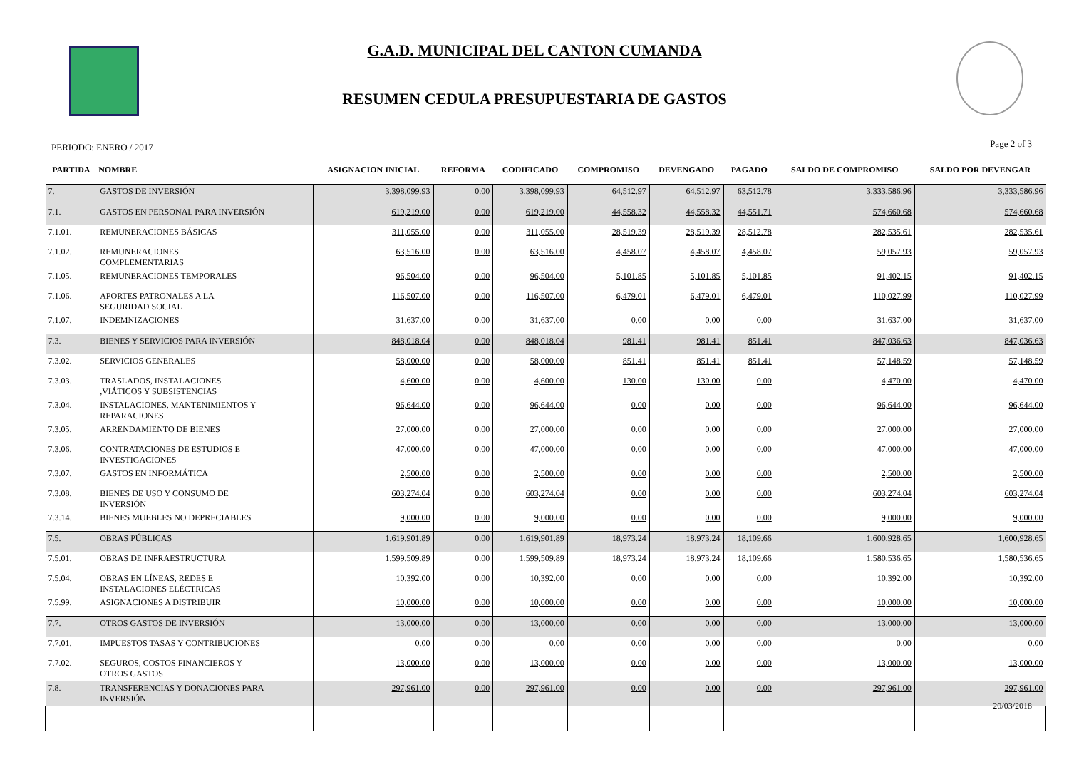G.A.D. MUNICIPAL DEL CANTON CUMANDA
RESUMEN CEDULA PRESUPUESTARIA DE GASTOS
PERIODO: ENERO / 2017 Page 2 of 3
| PARTIDA | NOMBRE | ASIGNACION INICIAL | REFORMA | CODIFICADO | COMPROMISO | DEVENGADO | PAGADO | SALDO DE COMPROMISO | SALDO POR DEVENGAR |
| --- | --- | --- | --- | --- | --- | --- | --- | --- | --- |
| 7. | GASTOS DE INVERSIÓN | 3,398,099.93 | 0.00 | 3,398,099.93 | 64,512.97 | 64,512.97 | 63,512.78 | 3,333,586.96 | 3,333,586.96 |
| 7.1. | GASTOS EN PERSONAL PARA INVERSIÓN | 619,219.00 | 0.00 | 619,219.00 | 44,558.32 | 44,558.32 | 44,551.71 | 574,660.68 | 574,660.68 |
| 7.1.01. | REMUNERACIONES BÁSICAS | 311,055.00 | 0.00 | 311,055.00 | 28,519.39 | 28,519.39 | 28,512.78 | 282,535.61 | 282,535.61 |
| 7.1.02. | REMUNERACIONES COMPLEMENTARIAS | 63,516.00 | 0.00 | 63,516.00 | 4,458.07 | 4,458.07 | 4,458.07 | 59,057.93 | 59,057.93 |
| 7.1.05. | REMUNERACIONES TEMPORALES | 96,504.00 | 0.00 | 96,504.00 | 5,101.85 | 5,101.85 | 5,101.85 | 91,402.15 | 91,402.15 |
| 7.1.06. | APORTES PATRONALES A LA SEGURIDAD SOCIAL | 116,507.00 | 0.00 | 116,507.00 | 6,479.01 | 6,479.01 | 6,479.01 | 110,027.99 | 110,027.99 |
| 7.1.07. | INDEMNIZACIONES | 31,637.00 | 0.00 | 31,637.00 | 0.00 | 0.00 | 0.00 | 31,637.00 | 31,637.00 |
| 7.3. | BIENES Y SERVICIOS PARA INVERSIÓN | 848,018.04 | 0.00 | 848,018.04 | 981.41 | 981.41 | 851.41 | 847,036.63 | 847,036.63 |
| 7.3.02. | SERVICIOS GENERALES | 58,000.00 | 0.00 | 58,000.00 | 851.41 | 851.41 | 851.41 | 57,148.59 | 57,148.59 |
| 7.3.03. | TRASLADOS, INSTALACIONES ,VIÁTICOS Y SUBSISTENCIAS | 4,600.00 | 0.00 | 4,600.00 | 130.00 | 130.00 | 0.00 | 4,470.00 | 4,470.00 |
| 7.3.04. | INSTALACIONES, MANTENIMIENTOS Y REPARACIONES | 96,644.00 | 0.00 | 96,644.00 | 0.00 | 0.00 | 0.00 | 96,644.00 | 96,644.00 |
| 7.3.05. | ARRENDAMIENTO DE BIENES | 27,000.00 | 0.00 | 27,000.00 | 0.00 | 0.00 | 0.00 | 27,000.00 | 27,000.00 |
| 7.3.06. | CONTRATACIONES DE ESTUDIOS E INVESTIGACIONES | 47,000.00 | 0.00 | 47,000.00 | 0.00 | 0.00 | 0.00 | 47,000.00 | 47,000.00 |
| 7.3.07. | GASTOS EN INFORMÁTICA | 2,500.00 | 0.00 | 2,500.00 | 0.00 | 0.00 | 0.00 | 2,500.00 | 2,500.00 |
| 7.3.08. | BIENES DE USO Y CONSUMO DE INVERSIÓN | 603,274.04 | 0.00 | 603,274.04 | 0.00 | 0.00 | 0.00 | 603,274.04 | 603,274.04 |
| 7.3.14. | BIENES MUEBLES NO DEPRECIABLES | 9,000.00 | 0.00 | 9,000.00 | 0.00 | 0.00 | 0.00 | 9,000.00 | 9,000.00 |
| 7.5. | OBRAS PÚBLICAS | 1,619,901.89 | 0.00 | 1,619,901.89 | 18,973.24 | 18,973.24 | 18,109.66 | 1,600,928.65 | 1,600,928.65 |
| 7.5.01. | OBRAS DE INFRAESTRUCTURA | 1,599,509.89 | 0.00 | 1,599,509.89 | 18,973.24 | 18,973.24 | 18,109.66 | 1,580,536.65 | 1,580,536.65 |
| 7.5.04. | OBRAS EN LÍNEAS, REDES E INSTALACIONES ELÉCTRICAS | 10,392.00 | 0.00 | 10,392.00 | 0.00 | 0.00 | 0.00 | 10,392.00 | 10,392.00 |
| 7.5.99. | ASIGNACIONES A DISTRIBUIR | 10,000.00 | 0.00 | 10,000.00 | 0.00 | 0.00 | 0.00 | 10,000.00 | 10,000.00 |
| 7.7. | OTROS GASTOS DE INVERSIÓN | 13,000.00 | 0.00 | 13,000.00 | 0.00 | 0.00 | 0.00 | 13,000.00 | 13,000.00 |
| 7.7.01. | IMPUESTOS TASAS Y CONTRIBUCIONES | 0.00 | 0.00 | 0.00 | 0.00 | 0.00 | 0.00 | 0.00 | 0.00 |
| 7.7.02. | SEGUROS, COSTOS FINANCIEROS Y OTROS GASTOS | 13,000.00 | 0.00 | 13,000.00 | 0.00 | 0.00 | 0.00 | 13,000.00 | 13,000.00 |
| 7.8. | TRANSFERENCIAS Y DONACIONES PARA INVERSIÓN | 297,961.00 | 0.00 | 297,961.00 | 0.00 | 0.00 | 0.00 | 297,961.00 | 297,961.00 |
20/03/2018